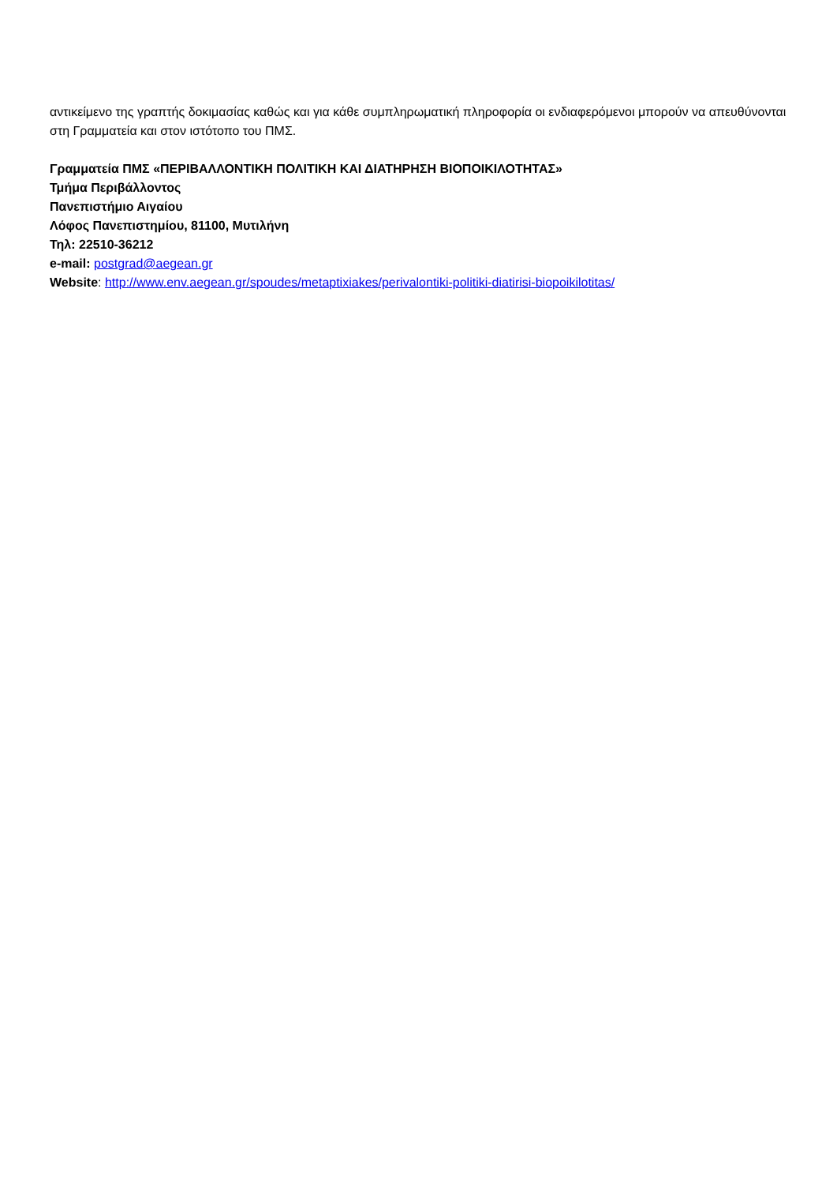αντικείμενο της γραπτής δοκιμασίας καθώς και για κάθε συμπληρωματική πληροφορία οι ενδιαφερόμενοι μπορούν να απευθύνονται στη Γραμματεία και στον ιστότοπο του ΠΜΣ.
Γραμματεία ΠΜΣ «ΠΕΡΙΒΑΛΛΟΝΤΙΚΗ ΠΟΛΙΤΙΚΗ ΚΑΙ ΔΙΑΤΗΡΗΣΗ ΒΙΟΠΟΙΚΙΛΟΤΗΤΑΣ»
Τμήμα Περιβάλλοντος
Πανεπιστήμιο Αιγαίου
Λόφος Πανεπιστημίου, 81100, Μυτιλήνη
Τηλ: 22510-36212
e-mail: postgrad@aegean.gr
Website: http://www.env.aegean.gr/spoudes/metaptixiakes/perivalontiki-politiki-diatirisi-biopoikilotitas/